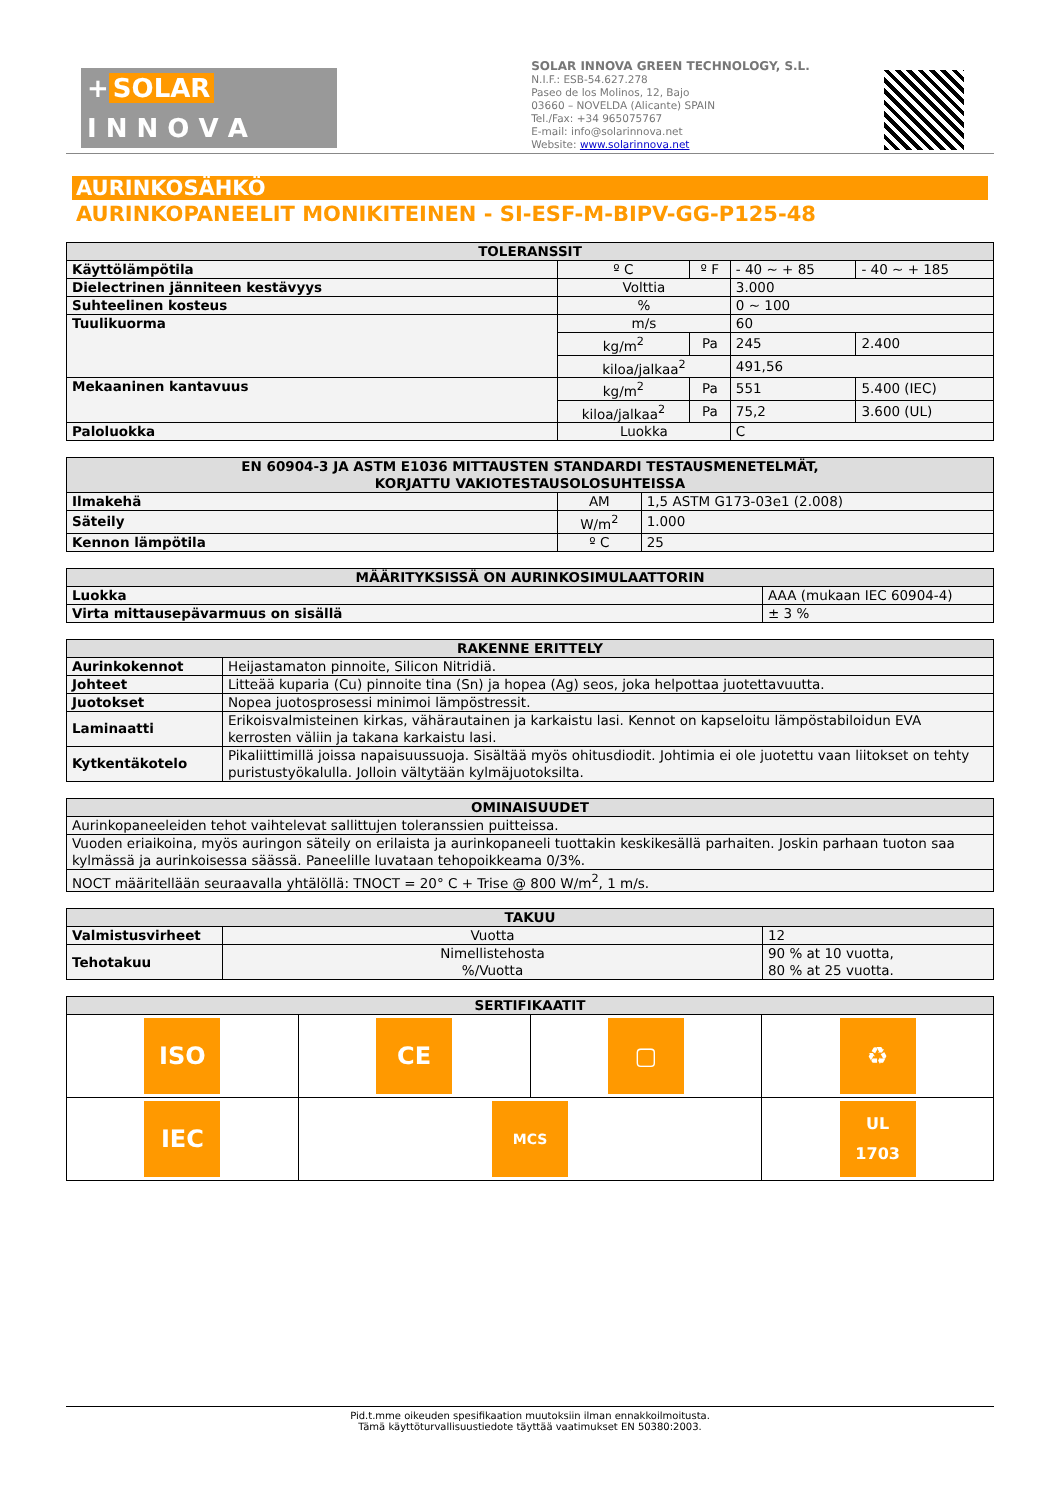+ SOLAR
I N N O V A
SOLAR INNOVA GREEN TECHNOLOGY, S.L.
N.I.F.: ESB-54.627.278
Paseo de los Molinos, 12, Bajo
03660 – NOVELDA (Alicante) SPAIN
Tel./Fax: +34 965075767
E-mail: info@solarinnova.net
Website: www.solarinnova.net
AURINKOSÄHKÖ
AURINKOPANEELIT MONIKITEINEN - SI-ESF-M-BIPV-GG-P125-48
| TOLERANSSIT | | | | |
| --- | --- | --- | --- | --- |
| Käyttölämpötila | º C | º F | - 40 ~ + 85 | - 40 ~ + 185 |
| Dielectrinen jänniteen kestävyys | Volttia | | 3.000 | |
| Suhteelinen kosteus | % | | 0 ~ 100 | |
| Tuulikuorma | m/s | | 60 | |
| | kg/m<sup>2</sup> | Pa | 245 | 2.400 |
| | kiloa/jalkaa<sup>2</sup> | | 491,56 | |
| Mekaaninen kantavuus | kg/m<sup>2</sup> | Pa | 551 | 5.400 (IEC) |
| | kiloa/jalkaa<sup>2</sup> | Pa | 75,2 | 3.600 (UL) |
| Paloluokka | Luokka | | C | |
| EN 60904-3 JA ASTM E1036 MITTAUSTEN STANDARDI TESTAUSMENETELMÄT, KORJATTU VAKIOTESTAUSOLOSUHTEISSA | | |
| --- | --- | --- |
| Ilmakehä | AM | 1,5 ASTM G173-03e1 (2.008) |
| Säteily | W/m<sup>2</sup> | 1.000 |
| Kennon lämpötila | º C | 25 |
| MÄÄRITYKSISSÄ ON AURINKOSIMULAATTORIN | |
| --- | --- |
| Luokka | AAA (mukaan IEC 60904-4) |
| Virta mittausepävarmuus on sisällä | ± 3 % |
| RAKENNE ERITTELY | |
| --- | --- |
| Aurinkokennot | Heijastamaton pinnoite, Silicon Nitridiä. |
| Johteet | Litteää kuparia (Cu) pinnoite tina (Sn) ja hopea (Ag) seos, joka helpottaa juotettavuutta. |
| Juotokset | Nopea juotosprosessi minimoi lämpöstressit. |
| Laminaatti | Erikoisvalmisteinen kirkas, vähärautainen ja karkaistu lasi. Kennot on kapseloitu lämpöstabiloidun EVA kerrosten väliin ja takana karkaistu lasi. |
| Kytkentäkotelo | Pikaliittimillä joissa napaisuussuoja. Sisältää myös ohitusdiodit. Johtimia ei ole juotettu vaan liitokset on tehty puristustyökalulla. Jolloin vältytään kylmäjuotoksilta. |
| OMINAISUUDET |
| --- |
| Aurinkopaneeleiden tehot vaihtelevat sallittujen toleranssien puitteissa. |
| Vuoden eriaikoina, myös auringon säteily on erilaista ja aurinkopaneeli tuottakin keskikesällä parhaiten. Joskin parhaan tuoton saa kylmässä ja aurinkoisessa säässä. Paneelille luvataan tehopoikkeama 0/3%. |
| NOCT määritellään seuraavalla yhtälöllä: TNOCT = 20° C + Trise @ 800 W/m<sup>2</sup>, 1 m/s. |
| TAKUU | | |
| --- | --- | --- |
| Valmistusvirheet | Vuotta | 12 |
| Tehotakuu | Nimellistehosta %/Vuotta | 90 % at 10 vuotta, 80 % at 25 vuotta. |
| SERTIFIKAATIT | | | |
| --- | --- | --- | --- |
| ISO | CE | ▢ | ♻ |
| IEC | MCS | | UL 1703 |
Pid.t.mme oikeuden spesifikaation muutoksiin ilman ennakkoilmoitusta.
Tämä käyttöturvallisuustiedote täyttää vaatimukset EN 50380:2003.